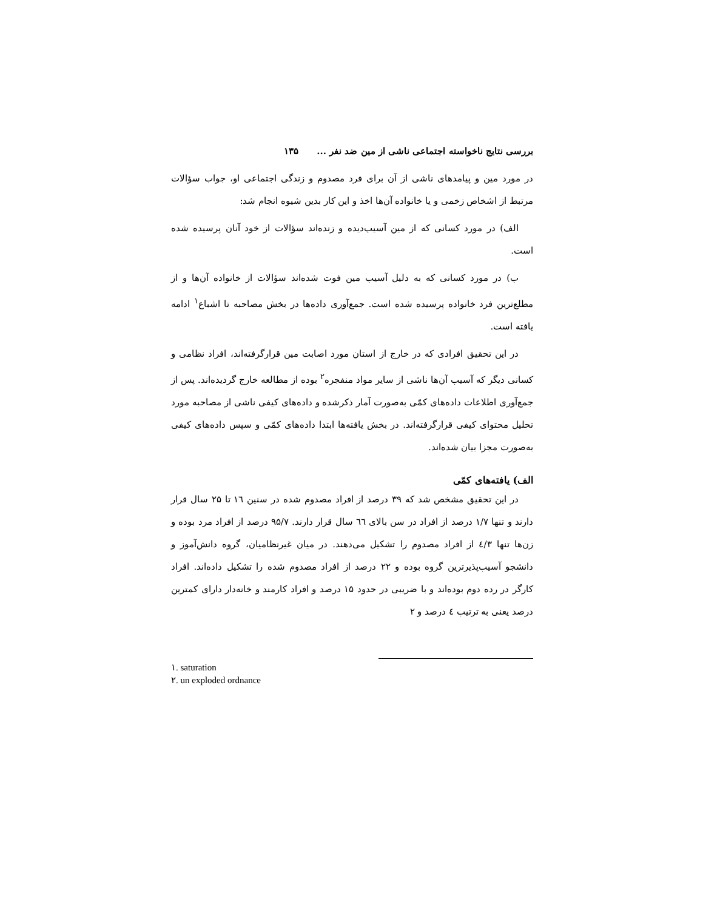بررسی نتایج ناخواسته اجتماعی ناشی از مین ضد نفر ... ۱۳۵
در مورد مین و پیامدهای ناشی از آن برای فرد مصدوم و زندگی اجتماعی او، جواب سؤالات مرتبط از اشخاص زخمی و یا خانواده آن‌ها اخذ و این کار بدین شیوه انجام شد:
الف) در مورد کسانی که از مین آسیب‌دیده و زنده‌اند سؤالات از خود آنان پرسیده شده است.
ب) در مورد کسانی که به دلیل آسیب مین فوت شده‌اند سؤالات از خانواده آن‌ها و از مطلع‌ترین فرد خانواده پرسیده شده است. جمع‌آوری داده‌ها در بخش مصاحبه تا اشباع<sup>۱</sup> ادامه یافته است.
در این تحقیق افرادی که در خارج از استان مورد اصابت مین قرارگرفته‌اند، افراد نظامی و کسانی دیگر که آسیب آن‌ها ناشی از سایر مواد منفجره<sup>۲</sup> بوده از مطالعه خارج گردیده‌اند. پس از جمع‌آوری اطلاعات داده‌های کمّی به‌صورت آمار ذکرشده و داده‌های کیفی ناشی از مصاحبه مورد تحلیل محتوای کیفی قرارگرفته‌اند. در بخش یافته‌ها ابتدا داده‌های کمّی و سپس داده‌های کیفی به‌صورت مجزا بیان شده‌اند.
الف) یافته‌های کمّی
در این تحقیق مشخص شد که ۳۹ درصد از افراد مصدوم شده در سنین ١٦ تا ۲۵ سال قرار دارند و تنها ۱/۷ درصد از افراد در سن بالای ٦٦ سال قرار دارند. ۹۵/۷ درصد از افراد مرد بوده و زن‌ها تنها ٤/۳ از افراد مصدوم را تشکیل می‌دهند. در میان غیرنظامیان، گروه دانش‌آموز و دانشجو آسیب‌پذیرترین گروه بوده و ۲۲ درصد از افراد مصدوم شده را تشکیل داده‌اند. افراد کارگر در رده دوم بوده‌اند و با ضریبی در حدود ۱۵ درصد و افراد کارمند و خانه‌دار دارای کمترین درصد یعنی به ترتیب ٤ درصد و ۲
۱. saturation
۲. un exploded ordnance